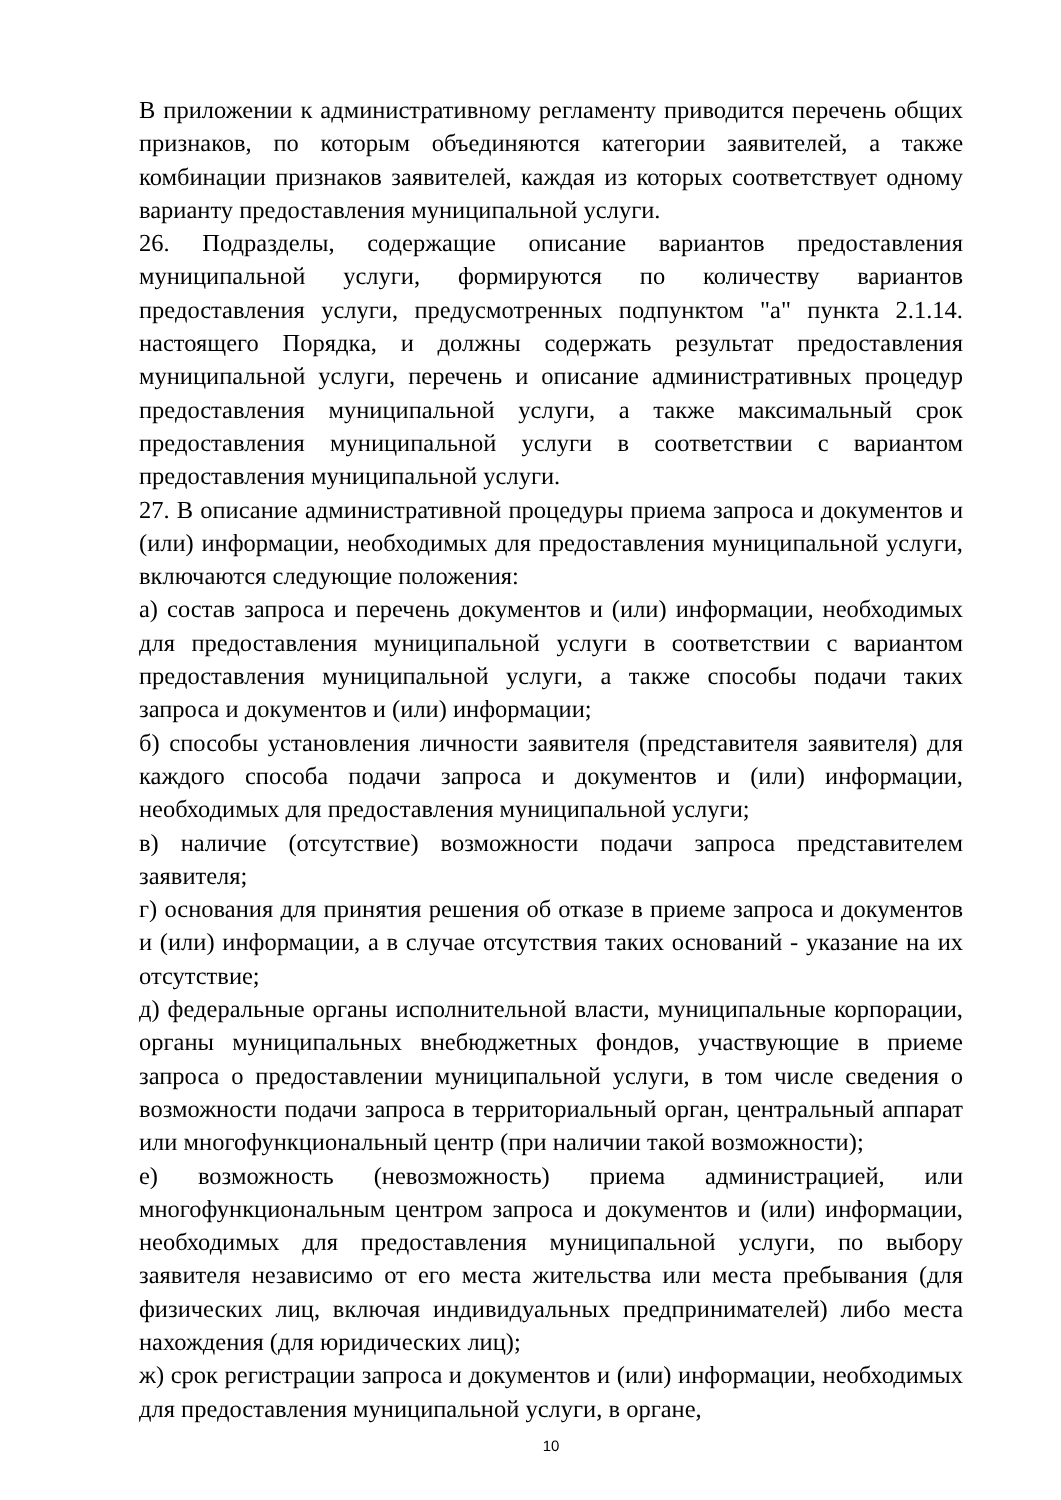В приложении к административному регламенту приводится перечень общих признаков, по которым объединяются категории заявителей, а также комбинации признаков заявителей, каждая из которых соответствует одному варианту предоставления муниципальной услуги.
26. Подразделы, содержащие описание вариантов предоставления муниципальной услуги, формируются по количеству вариантов предоставления услуги, предусмотренных подпунктом "а" пункта 2.1.14. настоящего Порядка, и должны содержать результат предоставления муниципальной услуги, перечень и описание административных процедур предоставления муниципальной услуги, а также максимальный срок предоставления муниципальной услуги в соответствии с вариантом предоставления муниципальной услуги.
27. В описание административной процедуры приема запроса и документов и (или) информации, необходимых для предоставления муниципальной услуги, включаются следующие положения:
а) состав запроса и перечень документов и (или) информации, необходимых для предоставления муниципальной услуги в соответствии с вариантом предоставления муниципальной услуги, а также способы подачи таких запроса и документов и (или) информации;
б) способы установления личности заявителя (представителя заявителя) для каждого способа подачи запроса и документов и (или) информации, необходимых для предоставления муниципальной услуги;
в) наличие (отсутствие) возможности подачи запроса представителем заявителя;
г) основания для принятия решения об отказе в приеме запроса и документов и (или) информации, а в случае отсутствия таких оснований - указание на их отсутствие;
д) федеральные органы исполнительной власти, муниципальные корпорации, органы муниципальных внебюджетных фондов, участвующие в приеме запроса о предоставлении муниципальной услуги, в том числе сведения о возможности подачи запроса в территориальный орган, центральный аппарат или многофункциональный центр (при наличии такой возможности);
е) возможность (невозможность) приема администрацией, или многофункциональным центром запроса и документов и (или) информации, необходимых для предоставления муниципальной услуги, по выбору заявителя независимо от его места жительства или места пребывания (для физических лиц, включая индивидуальных предпринимателей) либо места нахождения (для юридических лиц);
ж) срок регистрации запроса и документов и (или) информации, необходимых для предоставления муниципальной услуги, в органе,
10